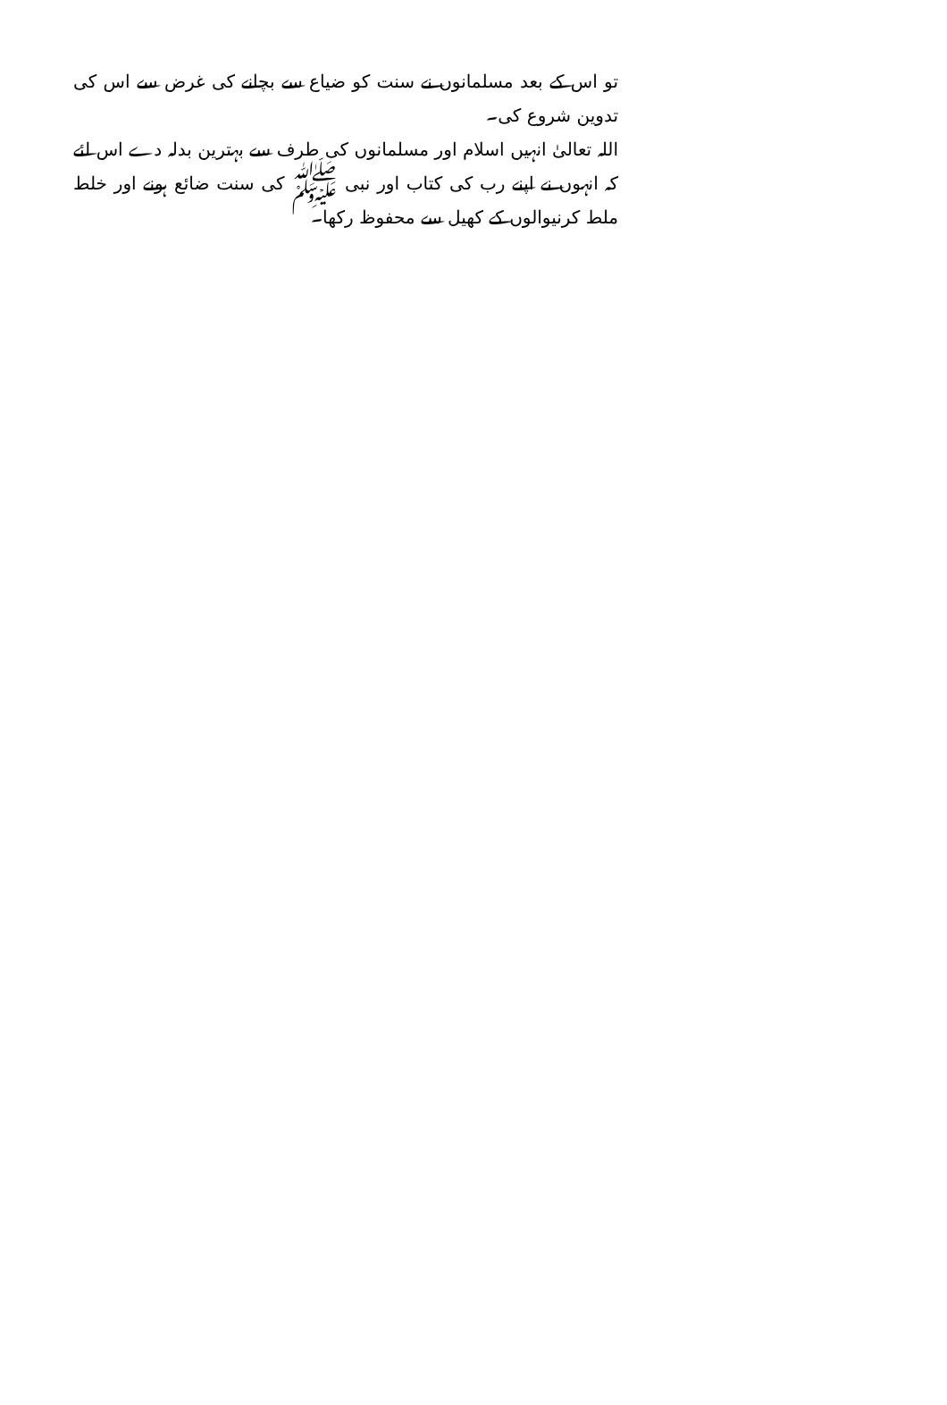تو اس کے بعد مسلمانوں نے سنت کو ضیاع سے بچانے کی غرض سے اس کی تدوین شروع کی۔
اللہ تعالیٰ انہیں اسلام اور مسلمانوں کی طرف سے بہترین بدلہ دے اس لئے کہ انہوں نے اپنے رب کی کتاب اور نبی ﷺ کی سنت ضائع ہونے اور خلط ملط کرنیوالوں کے کھیل سے محفوظ رکھا۔